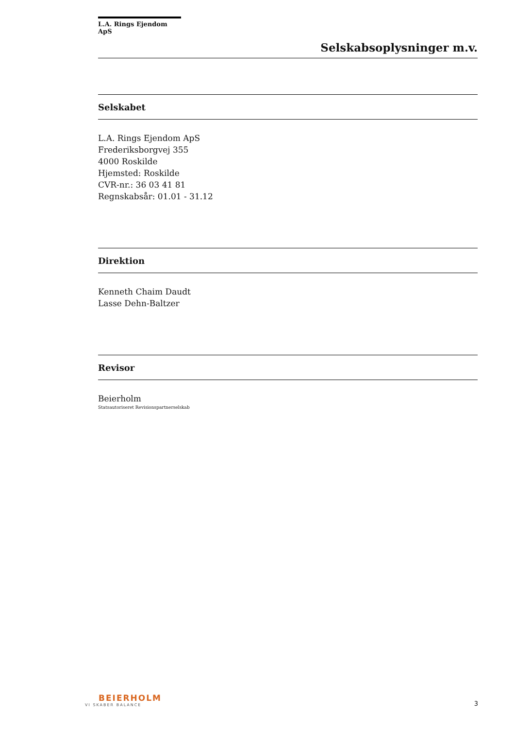L.A. Rings Ejendom ApS
Selskabsoplysninger m.v.
Selskabet
L.A. Rings Ejendom ApS
Frederiksborgvej 355
4000 Roskilde
Hjemsted: Roskilde
CVR-nr.: 36 03 41 81
Regnskabsår: 01.01 - 31.12
Direktion
Kenneth Chaim Daudt
Lasse Dehn-Baltzer
Revisor
Beierholm
Statsautoriseret Revisionspartnerselskab
BEIERHOLM
VI SKABER BALANCE
3